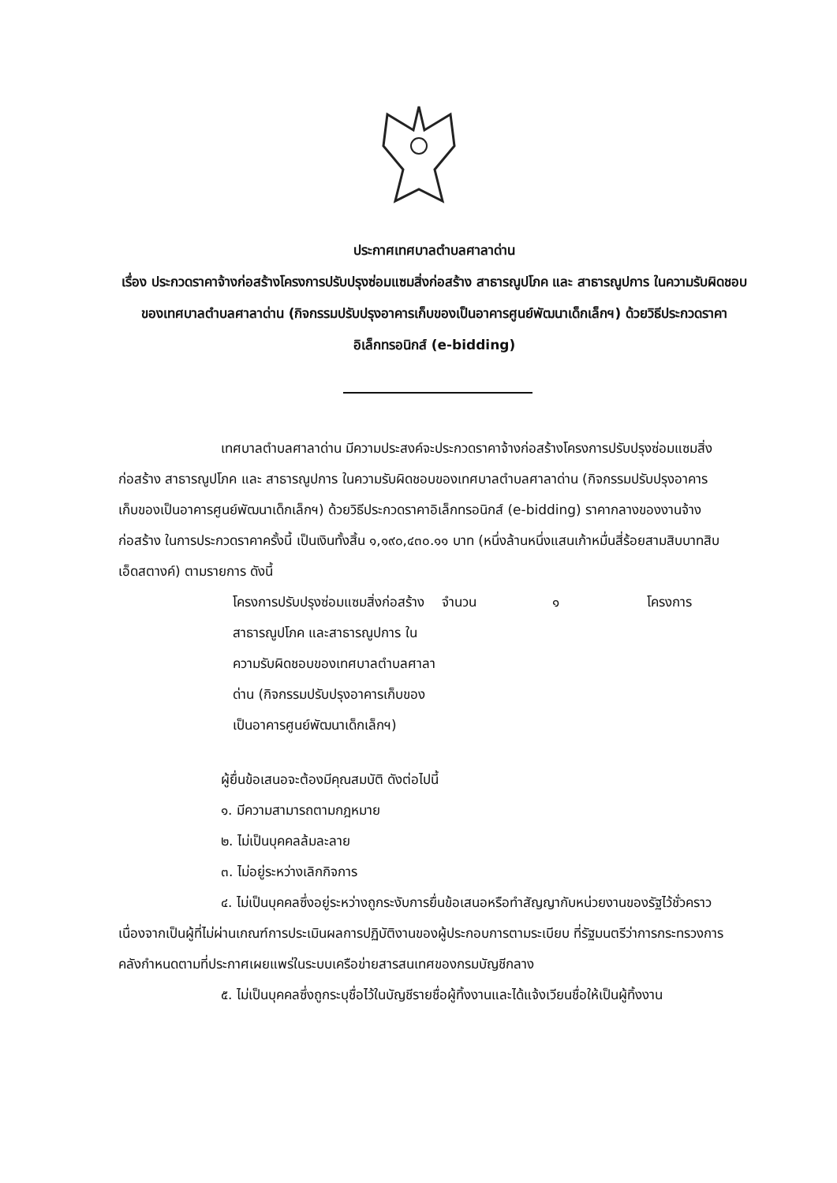ประกาศเทศบาลตำบลศาลาด่าน
เรื่อง ประกวดราคาจ้างก่อสร้างโครงการปรับปรุงซ่อมแซมสิ่งก่อสร้าง สาธารณูปโภค และ สาธารณูปการ ในความรับผิดชอบของเทศบาลตำบลศาลาด่าน (กิจกรรมปรับปรุงอาคารเก็บของเป็นอาคารศูนย์พัฒนาเด็กเล็กฯ) ด้วยวิธีประกวดราคาอิเล็กทรอนิกส์ (e-bidding)
เทศบาลตำบลศาลาด่าน มีความประสงค์จะประกวดราคาจ้างก่อสร้างโครงการปรับปรุงซ่อมแซมสิ่งก่อสร้าง สาธารณูปโภค และ สาธารณูปการ ในความรับผิดชอบของเทศบาลตำบลศาลาด่าน (กิจกรรมปรับปรุงอาคารเก็บของเป็นอาคารศูนย์พัฒนาเด็กเล็กฯ) ด้วยวิธีประกวดราคาอิเล็กทรอนิกส์ (e-bidding) ราคากลางของงานจ้างก่อสร้าง ในการประกวดราคาครั้งนี้ เป็นเงินทั้งสิ้น ๑,๑๙๐,๔๓๐.๑๑ บาท (หนึ่งล้านหนึ่งแสนเก้าหมื่นสี่ร้อยสามสิบบาทสิบเอ็ดสตางค์) ตามรายการ ดังนี้
โครงการปรับปรุงซ่อมแซมสิ่งก่อสร้าง สาธารณูปโภค และสาธารณูปการ ในความรับผิดชอบของเทศบาลตำบลศาลาด่าน (กิจกรรมปรับปรุงอาคารเก็บของเป็นอาคารศูนย์พัฒนาเด็กเล็กฯ)
จำนวน ๑ โครงการ
ผู้ยื่นข้อเสนอจะต้องมีคุณสมบัติ ดังต่อไปนี้
๑. มีความสามารถตามกฎหมาย
๒. ไม่เป็นบุคคลล้มละลาย
๓. ไม่อยู่ระหว่างเลิกกิจการ
๔. ไม่เป็นบุคคลซึ่งอยู่ระหว่างถูกระงับการยื่นข้อเสนอหรือทำสัญญากับหน่วยงานของรัฐไว้ชั่วคราว เนื่องจากเป็นผู้ที่ไม่ผ่านเกณฑ์การประเมินผลการปฏิบัติงานของผู้ประกอบการตามระเบียบ ที่รัฐมนตรีว่าการกระทรวงการคลังกำหนดตามที่ประกาศเผยแพร่ในระบบเครือข่ายสารสนเทศของกรมบัญชีกลาง
๕. ไม่เป็นบุคคลซึ่งถูกระบุชื่อไว้ในบัญชีรายชื่อผู้ทิ้งงานและได้แจ้งเวียนชื่อให้เป็นผู้ทิ้งงาน